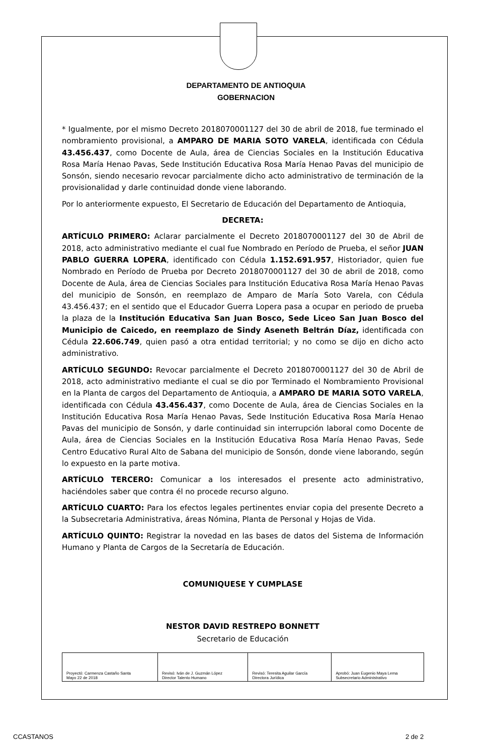DEPARTAMENTO DE ANTIOQUIA
GOBERNACION
* Igualmente, por el mismo Decreto 2018070001127 del 30 de abril de 2018, fue terminado el nombramiento provisional, a AMPARO DE MARIA SOTO VARELA, identificada con Cédula 43.456.437, como Docente de Aula, área de Ciencias Sociales en la Institución Educativa Rosa María Henao Pavas, Sede Institución Educativa Rosa María Henao Pavas del municipio de Sonsón, siendo necesario revocar parcialmente dicho acto administrativo de terminación de la provisionalidad y darle continuidad donde viene laborando.
Por lo anteriormente expuesto, El Secretario de Educación del Departamento de Antioquia,
DECRETA:
ARTÍCULO PRIMERO: Aclarar parcialmente el Decreto 2018070001127 del 30 de Abril de 2018, acto administrativo mediante el cual fue Nombrado en Período de Prueba, el señor JUAN PABLO GUERRA LOPERA, identificado con Cédula 1.152.691.957, Historiador, quien fue Nombrado en Período de Prueba por Decreto 2018070001127 del 30 de abril de 2018, como Docente de Aula, área de Ciencias Sociales para Institución Educativa Rosa María Henao Pavas del municipio de Sonsón, en reemplazo de Amparo de María Soto Varela, con Cédula 43.456.437; en el sentido que el Educador Guerra Lopera pasa a ocupar en periodo de prueba la plaza de la Institución Educativa San Juan Bosco, Sede Liceo San Juan Bosco del Municipio de Caicedo, en reemplazo de Sindy Aseneth Beltrán Díaz, identificada con Cédula 22.606.749, quien pasó a otra entidad territorial; y no como se dijo en dicho acto administrativo.
ARTÍCULO SEGUNDO: Revocar parcialmente el Decreto 2018070001127 del 30 de Abril de 2018, acto administrativo mediante el cual se dio por Terminado el Nombramiento Provisional en la Planta de cargos del Departamento de Antioquia, a AMPARO DE MARIA SOTO VARELA, identificada con Cédula 43.456.437, como Docente de Aula, área de Ciencias Sociales en la Institución Educativa Rosa María Henao Pavas, Sede Institución Educativa Rosa María Henao Pavas del municipio de Sonsón, y darle continuidad sin interrupción laboral como Docente de Aula, área de Ciencias Sociales en la Institución Educativa Rosa María Henao Pavas, Sede Centro Educativo Rural Alto de Sabana del municipio de Sonsón, donde viene laborando, según lo expuesto en la parte motiva.
ARTÍCULO TERCERO: Comunicar a los interesados el presente acto administrativo, haciéndoles saber que contra él no procede recurso alguno.
ARTÍCULO CUARTO: Para los efectos legales pertinentes enviar copia del presente Decreto a la Subsecretaria Administrativa, áreas Nómina, Planta de Personal y Hojas de Vida.
ARTÍCULO QUINTO: Registrar la novedad en las bases de datos del Sistema de Información Humano y Planta de Cargos de la Secretaría de Educación.
COMUNIQUESE Y CUMPLASE
NESTOR DAVID RESTREPO BONNETT
Secretario de Educación
| Proyectó: Carmenza Castaño Santa Mayo 22 de 2018 | Revisó: Iván de J. Guzmán López Director Talento Humano | Revisó: Teresita Aguilar García Directora Jurídica | Aprobó: Juan Eugenio Maya Lema Subsecretario Administrativo |
CCASTANOS 2 de 2